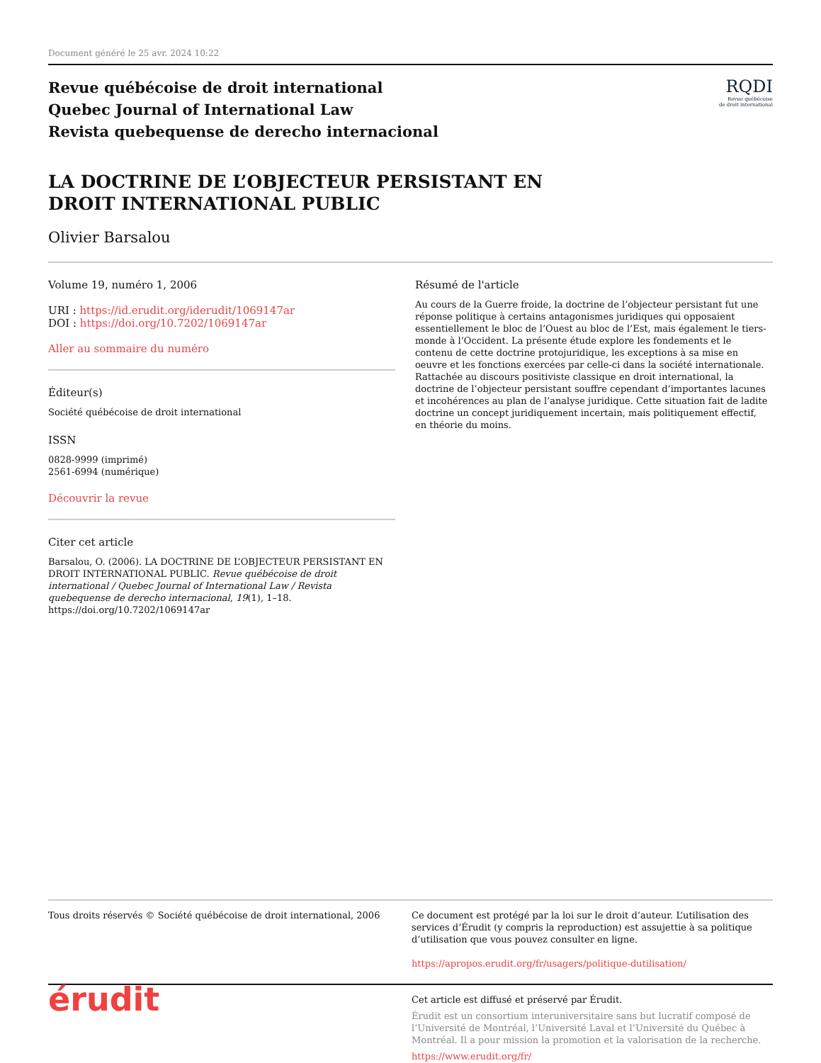Document généré le 25 avr. 2024 10:22
Revue québécoise de droit international
Quebec Journal of International Law
Revista quebequense de derecho internacional
RQDI
Revue québécoise
de droit international
LA DOCTRINE DE L’OBJECTEUR PERSISTANT EN DROIT INTERNATIONAL PUBLIC
Olivier Barsalou
Volume 19, numéro 1, 2006
URI : https://id.erudit.org/iderudit/1069147ar
DOI : https://doi.org/10.7202/1069147ar
Aller au sommaire du numéro
Éditeur(s)
Société québécoise de droit international
ISSN
0828-9999 (imprimé)
2561-6994 (numérique)
Découvrir la revue
Citer cet article
Barsalou, O. (2006). LA DOCTRINE DE L’OBJECTEUR PERSISTANT EN DROIT INTERNATIONAL PUBLIC. Revue québécoise de droit international / Quebec Journal of International Law / Revista quebequense de derecho internacional, 19(1), 1–18. https://doi.org/10.7202/1069147ar
Résumé de l'article
Au cours de la Guerre froide, la doctrine de l’objecteur persistant fut une réponse politique à certains antagonismes juridiques qui opposaient essentiellement le bloc de l’Ouest au bloc de l’Est, mais également le tiers-monde à l’Occident. La présente étude explore les fondements et le contenu de cette doctrine protojuridique, les exceptions à sa mise en oeuvre et les fonctions exercées par celle-ci dans la société internationale. Rattachée au discours positiviste classique en droit international, la doctrine de l’objecteur persistant souffre cependant d’importantes lacunes et incohérences au plan de l’analyse juridique. Cette situation fait de ladite doctrine un concept juridiquement incertain, mais politiquement effectif, en théorie du moins.
Tous droits réservés © Société québécoise de droit international, 2006
Ce document est protégé par la loi sur le droit d’auteur. L’utilisation des services d’Érudit (y compris la reproduction) est assujettie à sa politique d’utilisation que vous pouvez consulter en ligne.
https://apropos.erudit.org/fr/usagers/politique-dutilisation/
érudit
Cet article est diffusé et préservé par Érudit.
Érudit est un consortium interuniversitaire sans but lucratif composé de l’Université de Montréal, l’Université Laval et l’Université du Québec à Montréal. Il a pour mission la promotion et la valorisation de la recherche.
https://www.erudit.org/fr/